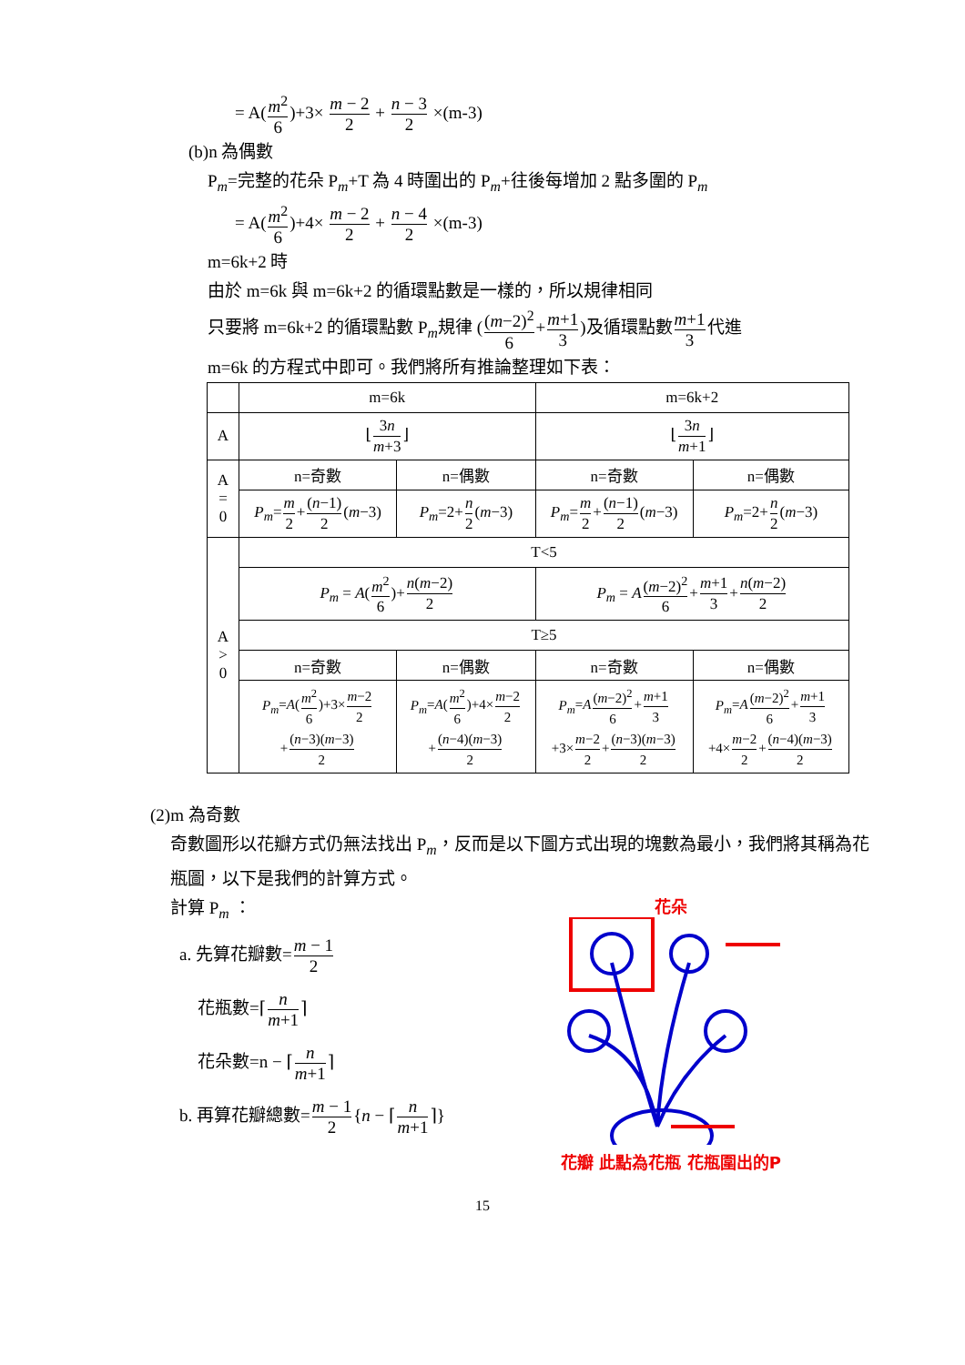= A(m<sup>2</sup> 6)+3× m − 2 2 + n − 3 2 ×(m-3)
(b)n 為偶數
P<sub>m</sub>=完整的花朵 P<sub>m</sub>+T 為 4 時圍出的 P<sub>m</sub>+往後每增加 2 點多圍的 P<sub>m</sub>
= A(m<sup>2</sup> 6)+4× m − 2 2 + n − 4 2 ×(m-3)
m=6k+2 時
由於 m=6k 與 m=6k+2 的循環點數是一樣的，所以規律相同
只要將 m=6k+2 的循環點數 P<sub>m</sub>規律 ((m−2)<sup>2</sup> 6+m+1 3)及循環點數m+1 3代進
m=6k 的方程式中即可。我們將所有推論整理如下表：
| | m=6k | | m=6k+2 | |
| A | ⌊ 3 n m +3 ⌋ | | ⌊ 3 n m +1 ⌋ | |
| A = 0 | n=奇數 | n=偶數 | n=奇數 | n=偶數 |
| | P<sub>m</sub> = m 2 + ( n −1) 2 ( m −3) | P<sub>m</sub> =2+ n 2 ( m −3) | P<sub>m</sub> = m 2 + ( n −1) 2 ( m −3) | P<sub>m</sub> =2+ n 2 ( m −3) |
| A > 0 | T<5 | | | |
| | P<sub>m</sub> = A ( m<sup>2</sup> 6 )+ n ( m −2) 2 | | P<sub>m</sub> = A ( m −2)<sup>2</sup> 6 + m +1 3 + n ( m −2) 2 | |
| | T≥5 | | | |
| | n=奇數 | n=偶數 | n=奇數 | n=偶數 |
| | P<sub>m</sub> = A ( m<sup>2</sup> 6 )+3× m −2 2 + ( n −3)( m −3) 2 | P<sub>m</sub> = A ( m<sup>2</sup> 6 )+4× m −2 2 + ( n −4)( m −3) 2 | P<sub>m</sub> = A ( m −2)<sup>2</sup> 6 + m +1 3 +3× m −2 2 + ( n −3)( m −3) 2 | P<sub>m</sub> = A ( m −2)<sup>2</sup> 6 + m +1 3 +4× m −2 2 + ( n −4)( m −3) 2 |
(2)m 為奇數
奇數圖形以花瓣方式仍無法找出 P<sub>m</sub>，反而是以下圖方式出現的塊數為最小，我們將其稱為花瓶圖，以下是我們的計算方式。
計算 P<sub>m</sub> ：
a. 先算花瓣數=m − 1 2
花瓶數=⌈n m+1⌉
花朵數=n − ⌈n m+1⌉
b. 再算花瓣總數=m − 1 2{n − ⌈n m+1⌉}
花朵
花瓣 此點為花瓶 花瓶圍出的P
15